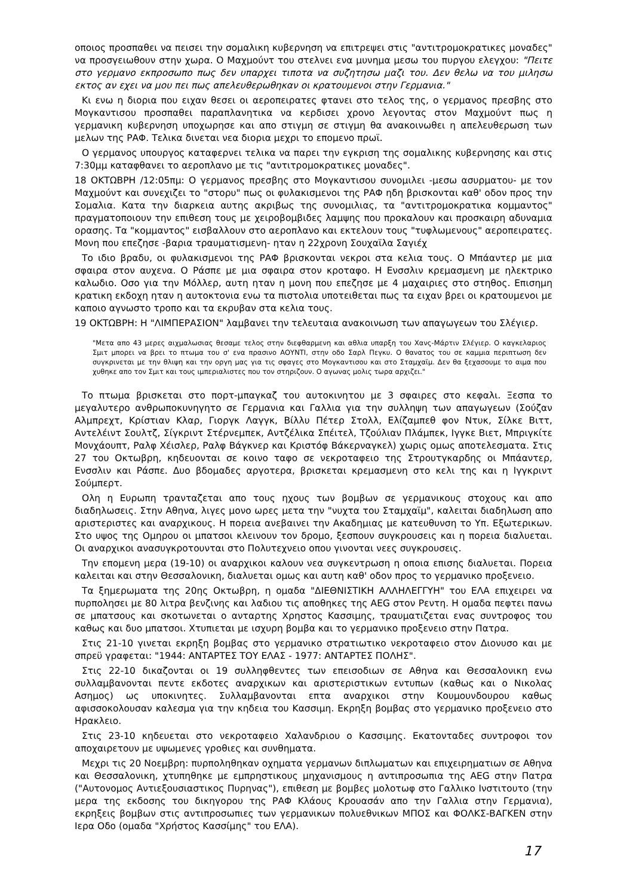οποιος προσπαθει να πεισει την σομαλικη κυβερνηση να επιτρεψει στις "αντιτρομοκρατικες μοναδες" να προσγειωθουν στην χωρα. Ο Μαχμούντ του στελνει ενα μυνημα μεσω του πυργου ελεγχου: "Πειτε στο γερμανο εκπροσωπο πως δεν υπαρχει τιποτα να συζητησω μαζι του. Δεν θελω να του μιλησω εκτος αν εχει να μου πει πως απελευθερωθηκαν οι κρατουμενοι στην Γερμανια."
Κι ενω η διορια που ειχαν θεσει οι αεροπειρατες φτανει στο τελος της, ο γερμανος πρεσβης στο Μογκαντισου προσπαθει παραπλανητικα να κερδισει χρονο λεγοντας στον Μαχμούντ πως η γερμανικη κυβερνηση υποχωρησε και απο στιγμη σε στιγμη θα ανακοινωθει η απελευθερωση των μελων της ΡΑΦ. Τελικα δινεται νεα διορια μεχρι το επομενο πρωϊ.
Ο γερμανος υπουργος καταφερνει τελικα να παρει την εγκριση της σομαλικης κυβερνησης και στις 7:30μμ καταφθανει το αεροπλανο με τις "αντιτρομοκρατικες μοναδες".
18 ΟΚΤΩΒΡΗ /12:05πμ: Ο γερμανος πρεσβης στο Μογκαντισου συνομιλει -μεσω ασυρματου- με τον Μαχμούντ και συνεχιζει το "στορυ" πως οι φυλακισμενοι της ΡΑΦ ηδη βρισκονται καθ' οδον προς την Σομαλια. Κατα την διαρκεια αυτης ακριβως της συνομιλιας, τα "αντιτρομοκρατικα κομμαντος" πραγματοποιουν την επιθεση τους με χειροβομβιδες λαμψης που προκαλουν και προσκαιρη αδυναμια ορασης. Τα "κομμαντος" εισβαλλουν στο αεροπλανο και εκτελουν τους "τυφλωμενους" αεροπειρατες. Μονη που επεζησε -βαρια τραυματισμενη- ηταν η 22χρονη Σουχαϊλα Σαγιέχ
Το ιδιο βραδυ, οι φυλακισμενοι της ΡΑΦ βρισκονται νεκροι στα κελια τους. Ο Μπάαντερ με μια σφαιρα στον αυχενα. Ο Ράσπε με μια σφαιρα στον κροταφο. Η Ενσσλιν κρεμασμενη με ηλεκτρικο καλωδιο. Οσο για την Μόλλερ, αυτη ηταν η μονη που επεζησε με 4 μαχαιριες στο στηθος. Επισημη κρατικη εκδοχη ηταν η αυτοκτονια ενω τα πιστολια υποτειθεται πως τα ειχαν βρει οι κρατουμενοι με καποιο αγνωστο τροπο και τα εκρυβαν στα κελια τους.
19 ΟΚΤΩΒΡΗ: Η "ΛΙΜΠΕΡΑΣΙΟΝ" λαμβανει την τελευταια ανακοινωση των απαγωγεων του Σλέγιερ.
"Μετα απο 43 μερες αιχμαλωσιας θεσαμε τελος στην διεφθαρμενη και αθλια υπαρξη του Χανς-Μάρτιν Σλέγιερ. Ο καγκελαριος Σμιτ μπορει να βρει το πτωμα του σ' ενα πρασινο ΑΟΥΝΤΙ, στην οδο Σαρλ Πεγκυ. Ο θανατος του σε καμμια περιπτωση δεν συγκρινεται με την θλιψη και την οργη μας για τις σφαγες στο Μογκαντισου και στο Σταμχαϊμ. Δεν θα ξεχασουμε το αιμα που χυθηκε απο τον Σμιτ και τους ιμπεριαλιστες που τον στηριζουν. Ο αγωνας μολις τωρα αρχιζει."
Το πτωμα βρισκεται στο πορτ-μπαγκαζ του αυτοκινητου με 3 σφαιρες στο κεφαλι. Ξεσπα το μεγαλυτερο ανθρωποκυνηγητο σε Γερμανια και Γαλλια για την συλληψη των απαγωγεων (Σούζαν Αλμπρεχτ, Κρίστιαν Κλαρ, Γιοργκ Λαγγκ, Βίλλυ Πέτερ Στολλ, Ελίζαμπεθ φον Ντυκ, Σίλκε Βιττ, Αντελέιντ Σουλτζ, Σίγκριντ Στέρνεμπεκ, Αντζέλικα Σπέιτελ, Τζούλιαν Πλάμπεκ, Ιγγκε Βιετ, Μπριγκίτε Μονχάουπτ, Ραλφ Χέισλερ, Ραλφ Βάγκνερ και Κριστόφ Βάκερναγκελ) χωρις ομως αποτελεσματα. Στις 27 του Οκτωβρη, κηδευονται σε κοινο ταφο σε νεκροταφειο της Στρουτγκαρδης οι Μπάαντερ, Ενσσλιν και Ράσπε. Δυο βδομαδες αργοτερα, βρισκεται κρεμασμενη στο κελι της και η Ιγγκριντ Σούμπερτ.
Ολη η Ευρωπη τρανταζεται απο τους ηχους των βομβων σε γερμανικους στοχους και απο διαδηλωσεις. Στην Αθηνα, λιγες μονο ωρες μετα την "νυχτα του Σταμχαϊμ", καλειται διαδηλωση απο αριστεριστες και αναρχικους. Η πορεια ανεβαινει την Ακαδημιας με κατευθυνση το Υπ. Εξωτερικων. Στο υψος της Ομηρου οι μπατσοι κλεινουν τον δρομο, ξεσπουν συγκρουσεις και η πορεια διαλυεται. Οι αναρχικοι ανασυγκροτουνται στο Πολυτεχνειο οπου γινονται νεες συγκρουσεις.
Την επομενη μερα (19-10) οι αναρχικοι καλουν νεα συγκεντρωση η οποια επισης διαλυεται. Πορεια καλειται και στην Θεσσαλονικη, διαλυεται ομως και αυτη καθ' οδον προς το γερμανικο προξενειο.
Τα ξημερωματα της 20ης Οκτωβρη, η ομαδα "ΔΙΕΘΝΙΣΤΙΚΗ ΑΛΛΗΛΕΓΓΥΗ" του ΕΛΑ επιχειρει να πυρπολησει με 80 λιτρα βενζινης και λαδιου τις αποθηκες της AEG στον Ρεντη. Η ομαδα πεφτει πανω σε μπατσους και σκοτωνεται ο ανταρτης Χρηστος Κασσιμης, τραυματιζεται ενας συντροφος του καθως και δυο μπατσοι. Χτυπιεται με ισχυρη βομβα και το γερμανικο προξενειο στην Πατρα.
Στις 21-10 γινεται εκρηξη βομβας στο γερμανικο στρατιωτικο νεκροταφειο στον Διονυσο και με σπρεϋ γραφεται: "1944: ΑΝΤΑΡΤΕΣ ΤΟΥ ΕΛΑΣ - 1977: ΑΝΤΑΡΤΕΣ ΠΟΛΗΣ".
Στις 22-10 δικαζονται οι 19 συλληφθεντες των επεισοδιων σε Αθηνα και Θεσσαλονικη ενω συλλαμβανονται πεντε εκδοτες αναρχικων και αριστεριστικων εντυπων (καθως και ο Νικολας Ασημος) ως υποκινητες. Συλλαμβανονται επτα αναρχικοι στην Κουμουνδουρου καθως αφισσοκολουσαν καλεσμα για την κηδεια του Κασσιμη. Εκρηξη βομβας στο γερμανικο προξενειο στο Ηρακλειο.
Στις 23-10 κηδευεται στο νεκροταφειο Χαλανδριου ο Κασσιμης. Εκατονταδες συντροφοι τον αποχαιρετουν με υψωμενες γροθιες και συνθηματα.
Μεχρι τις 20 Νοεμβρη: πυρποληθηκαν οχηματα γερμανων διπλωματων και επιχειρηματιων σε Αθηνα και Θεσσαλονικη, χτυπηθηκε με εμπρηστικους μηχανισμους η αντιπροσωπια της AEG στην Πατρα ("Αυτονομος Αντιεξουσιαστικος Πυρηνας"), επιθεση με βομβες μολοτωφ στο Γαλλικο Ινστιτουτο (την μερα της εκδοσης του δικηγορου της ΡΑΦ Κλάους Κρουασάν απο την Γαλλια στην Γερμανια), εκρηξεις βομβων στις αντιπροσωπιες των γερμανικων πολυεθνικων ΜΠΟΣ και ΦΟΛΚΣ-ΒΑΓΚΕΝ στην Ιερα Οδο (ομαδα "Χρήστος Κασσίμης" του ΕΛΑ).
17